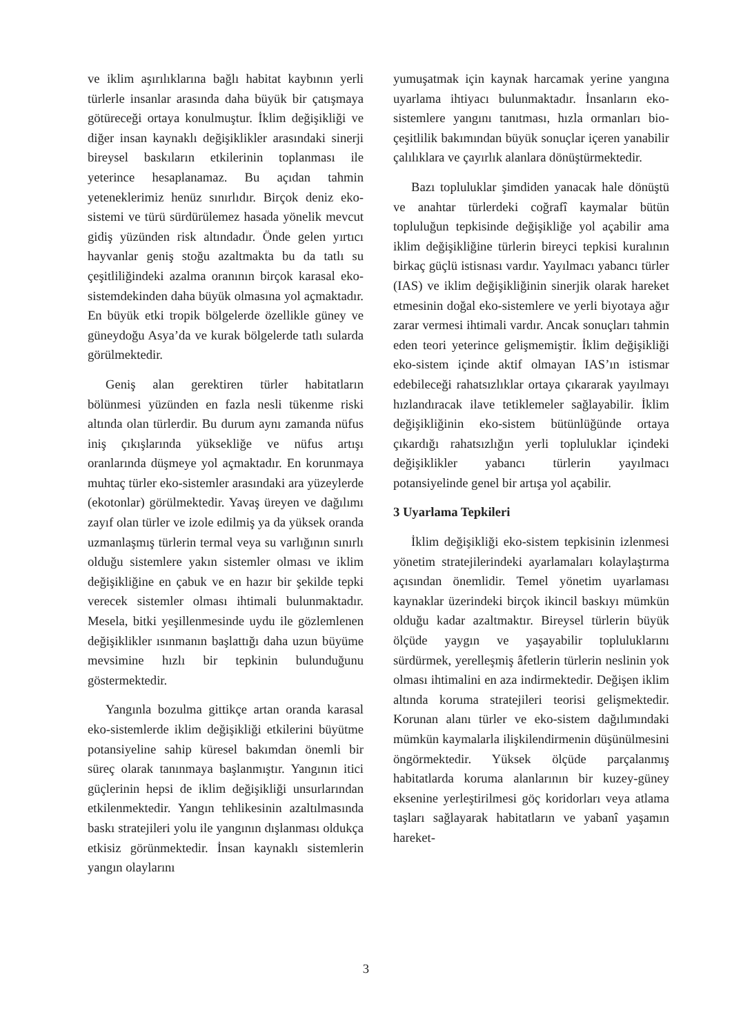ve iklim aşırılıklarına bağlı habitat kaybının yerli türlerle insanlar arasında daha büyük bir çatışmaya götüreceği ortaya konulmuştur. İklim değişikliği ve diğer insan kaynaklı değişiklikler arasındaki sinerji bireysel baskıların etkilerinin toplanması ile yeterince hesaplanamaz. Bu açıdan tahmin yeteneklerimiz henüz sınırlıdır. Birçok deniz eko-sistemi ve türü sürdürülemez hasada yönelik mevcut gidiş yüzünden risk altındadır. Önde gelen yırtıcı hayvanlar geniş stoğu azaltmakta bu da tatlı su çeşitliliğindeki azalma oranının birçok karasal eko-sistemdekinden daha büyük olmasına yol açmaktadır. En büyük etki tropik bölgelerde özellikle güney ve güneydoğu Asya’da ve kurak bölgelerde tatlı sularda görülmektedir.
Geniş alan gerektiren türler habitatların bölünmesi yüzünden en fazla nesli tükenme riski altında olan türlerdir. Bu durum aynı zamanda nüfus iniş çıkışlarında yüksekliğe ve nüfus artışı oranlarında düşmeye yol açmaktadır. En korunmaya muhtaç türler eko-sistemler arasındaki ara yüzeylerde (ekotonlar) görülmektedir. Yavaş üreyen ve dağılımı zayıf olan türler ve izole edilmiş ya da yüksek oranda uzmanlaşmış türlerin termal veya su varlığının sınırlı olduğu sistemlere yakın sistemler olması ve iklim değişikliğine en çabuk ve en hazır bir şekilde tepki verecek sistemler olması ihtimali bulunmaktadır. Mesela, bitki yeşillenmesinde uydu ile gözlemlenen değişiklikler ısınmanın başlattığı daha uzun büyüme mevsimine hızlı bir tepkinin bulunduğunu göstermektedir.
Yangınla bozulma gittikçe artan oranda karasal eko-sistemlerde iklim değişikliği etkilerini büyütme potansiyeline sahip küresel bakımdan önemli bir süreç olarak tanınmaya başlanmıştır. Yangının itici güçlerinin hepsi de iklim değişikliği unsurlarından etkilenmektedir. Yangın tehlikesinin azaltılmasında baskı stratejileri yolu ile yangının dışlanması oldukça etkisiz görünmektedir. İnsan kaynaklı sistemlerin yangın olaylarını
yumuşatmak için kaynak harcamak yerine yangına uyarlama ihtiyacı bulunmaktadır. İnsanların eko-sistemlere yangını tanıtması, hızla ormanları bio-çeşitlilik bakımından büyük sonuçlar içeren yanabilir çalılıklara ve çayırlık alanlara dönüştürmektedir.
Bazı topluluklar şimdiden yanacak hale dönüştü ve anahtar türlerdeki coğrafî kaymalar bütün topluluğun tepkisinde değişikliğe yol açabilir ama iklim değişikliğine türlerin bireyci tepkisi kuralının birkaç güçlü istisnası vardır. Yayılmacı yabancı türler (IAS) ve iklim değişikliğinin sinerjik olarak hareket etmesinin doğal eko-sistemlere ve yerli biyotaya ağır zarar vermesi ihtimali vardır. Ancak sonuçları tahmin eden teori yeterince gelişmemiştir. İklim değişikliği eko-sistem içinde aktif olmayan IAS’ın istismar edebileceği rahatsızlıklar ortaya çıkararak yayılmayı hızlandıracak ilave tetiklemeler sağlayabilir. İklim değişikliğinin eko-sistem bütünlüğünde ortaya çıkardığı rahatsızlığın yerli topluluklar içindeki değişiklikler yabancı türlerin yayılmacı potansiyelinde genel bir artışa yol açabilir.
3 Uyarlama Tepkileri
İklim değişikliği eko-sistem tepkisinin izlenmesi yönetim stratejilerindeki ayarlamaları kolaylaştırma açısından önemlidir. Temel yönetim uyarlaması kaynaklar üzerindeki birçok ikincil baskıyı mümkün olduğu kadar azaltmaktır. Bireysel türlerin büyük ölçüde yaygın ve yaşayabilir topluluklarını sürdürmek, yerelleşmiş âfetlerin türlerin neslinin yok olması ihtimalini en aza indirmektedir. Değişen iklim altında koruma stratejileri teorisi gelişmektedir. Korunan alanı türler ve eko-sistem dağılımındaki mümkün kaymalarla ilişkilendirmenin düşünülmesini öngörmektedir. Yüksek ölçüde parçalanmış habitatlarda koruma alanlarının bir kuzey-güney eksenine yerleştirilmesi göç koridorları veya atlama taşları sağlayarak habitatların ve yabanî yaşamın hareket-
3